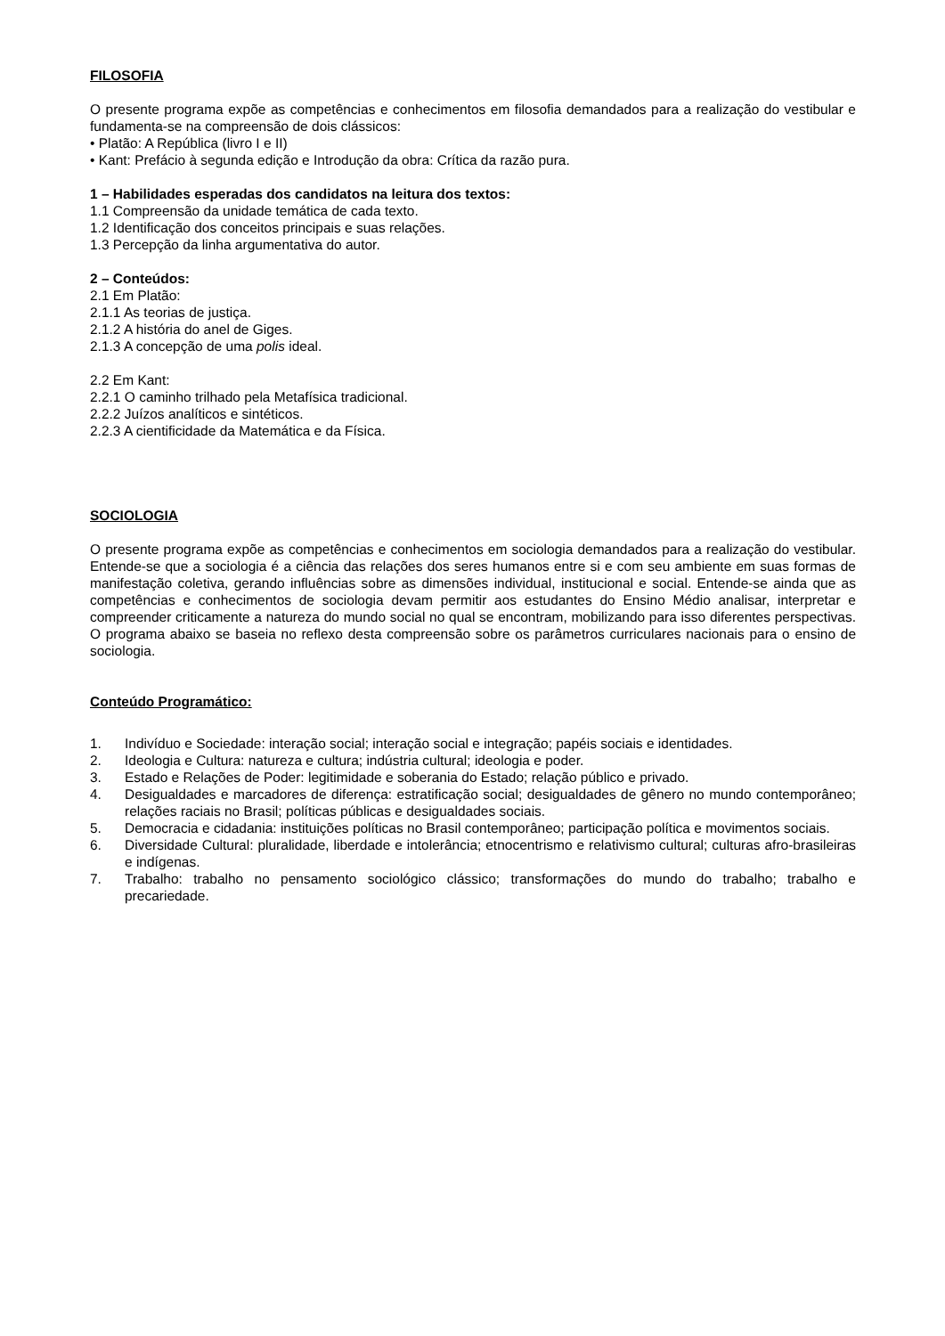FILOSOFIA
O presente programa expõe as competências e conhecimentos em filosofia demandados para a realização do vestibular e fundamenta-se na compreensão de dois clássicos:
• Platão: A República (livro I e II)
• Kant: Prefácio à segunda edição e Introdução da obra: Crítica da razão pura.
1 – Habilidades esperadas dos candidatos na leitura dos textos:
1.1 Compreensão da unidade temática de cada texto.
1.2 Identificação dos conceitos principais e suas relações.
1.3 Percepção da linha argumentativa do autor.
2 – Conteúdos:
2.1 Em Platão:
2.1.1 As teorias de justiça.
2.1.2 A história do anel de Giges.
2.1.3 A concepção de uma polis ideal.
2.2 Em Kant:
2.2.1 O caminho trilhado pela Metafísica tradicional.
2.2.2 Juízos analíticos e sintéticos.
2.2.3 A cientificidade da Matemática e da Física.
SOCIOLOGIA
O presente programa expõe as competências e conhecimentos em sociologia demandados para a realização do vestibular. Entende-se que a sociologia é a ciência das relações dos seres humanos entre si e com seu ambiente em suas formas de manifestação coletiva, gerando influências sobre as dimensões individual, institucional e social. Entende-se ainda que as competências e conhecimentos de sociologia devam permitir aos estudantes do Ensino Médio analisar, interpretar e compreender criticamente a natureza do mundo social no qual se encontram, mobilizando para isso diferentes perspectivas. O programa abaixo se baseia no reflexo desta compreensão sobre os parâmetros curriculares nacionais para o ensino de sociologia.
Conteúdo Programático:
1. Indivíduo e Sociedade: interação social; interação social e integração; papéis sociais e identidades.
2. Ideologia e Cultura: natureza e cultura; indústria cultural; ideologia e poder.
3. Estado e Relações de Poder: legitimidade e soberania do Estado; relação público e privado.
4. Desigualdades e marcadores de diferença: estratificação social; desigualdades de gênero no mundo contemporâneo; relações raciais no Brasil; políticas públicas e desigualdades sociais.
5. Democracia e cidadania: instituições políticas no Brasil contemporâneo; participação política e movimentos sociais.
6. Diversidade Cultural: pluralidade, liberdade e intolerância; etnocentrismo e relativismo cultural; culturas afro-brasileiras e indígenas.
7. Trabalho: trabalho no pensamento sociológico clássico; transformações do mundo do trabalho; trabalho e precariedade.